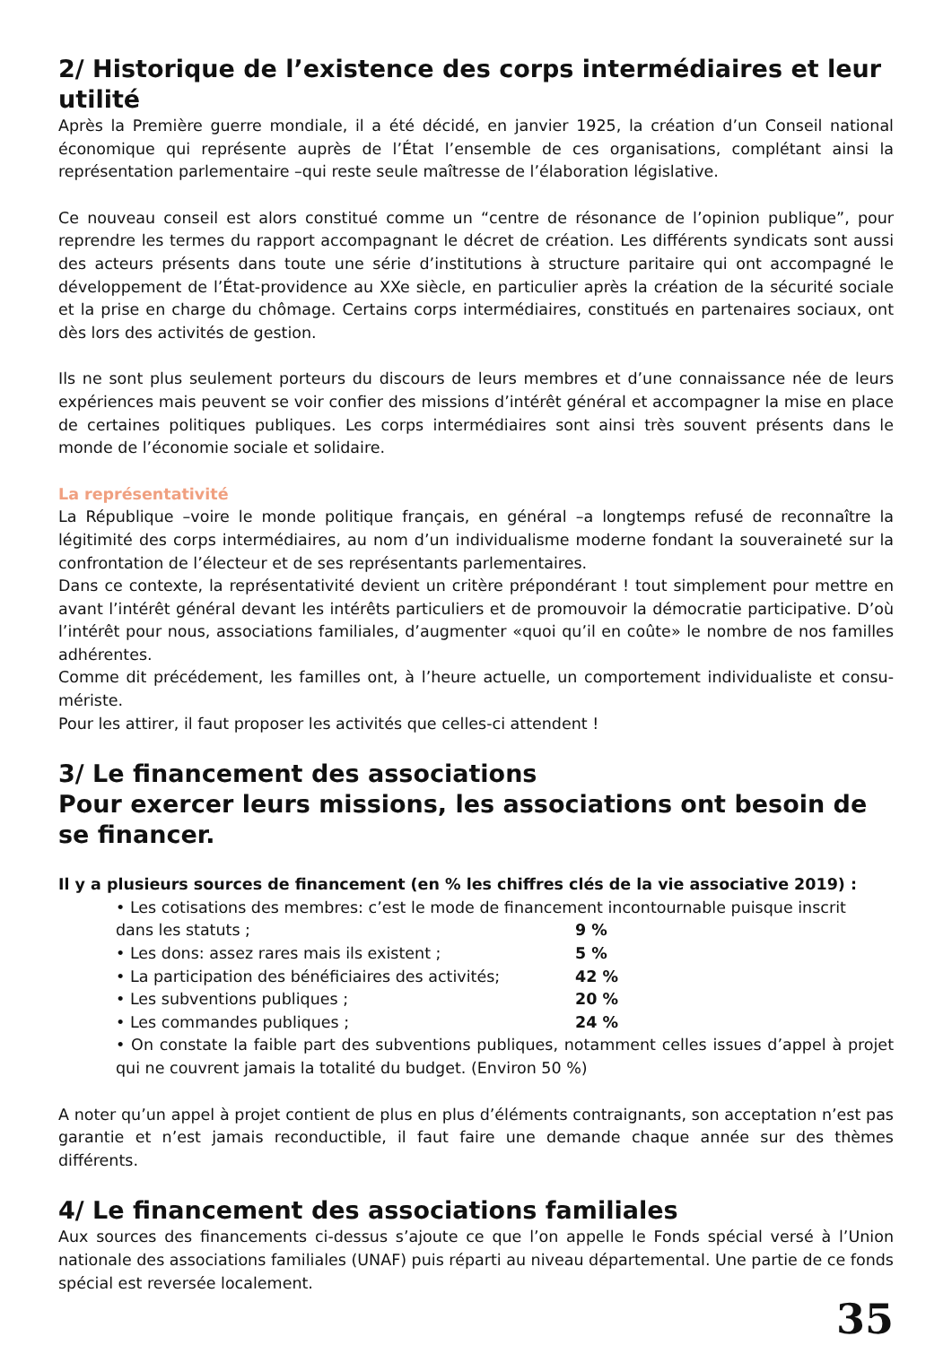2/ Historique de l’existence des corps intermédiaires et leur utilité
Après la Première guerre mondiale, il a été décidé, en janvier 1925, la création d’un Conseil national économique qui représente auprès de l’État l’ensemble de ces organisations, complétant ainsi la représentation parlementaire –qui reste seule maîtresse de l’élaboration législative.
Ce nouveau conseil est alors constitué comme un “centre de résonance de l’opinion publique”, pour reprendre les termes du rapport accompagnant le décret de création. Les différents syndicats sont aussi des acteurs présents dans toute une série d’institutions à structure paritaire qui ont accompagné le développement de l’État-providence au XXe siècle, en particulier après la création de la sécurité sociale et la prise en charge du chômage. Certains corps intermédiaires, constitués en partenaires sociaux, ont dès lors des activités de gestion.
Ils ne sont plus seulement porteurs du discours de leurs membres et d’une connaissance née de leurs expériences mais peuvent se voir confier des missions d’intérêt général et accompagner la mise en place de certaines politiques publiques. Les corps intermédiaires sont ainsi très souvent présents dans le monde de l’économie sociale et solidaire.
La représentativité
La République –voire le monde politique français, en général –a longtemps refusé de reconnaître la légitimité des corps intermédiaires, au nom d’un individualisme moderne fondant la souveraineté sur la confrontation de l’électeur et de ses représentants parlementaires.
Dans ce contexte, la représentativité devient un critère prépondérant ! tout simplement pour mettre en avant l’intérêt général devant les intérêts particuliers et de promouvoir la démocratie participative. D’où l’intérêt pour nous, associations familiales, d’augmenter «quoi qu’il en coûte» le nombre de nos familles adhérentes.
Comme dit précédement, les familles ont, à l’heure actuelle, un comportement individualiste et consu-mériste.
Pour les attirer, il faut proposer les activités que celles-ci attendent !
3/ Le financement des associations
Pour exercer leurs missions, les associations ont besoin de se financer.
Il y a plusieurs sources de financement (en % les chiffres clés de la vie associative 2019) :
• Les cotisations des membres: c’est le mode de financement incontournable puisque inscrit
dans les statuts ; 9 %
• Les dons: assez rares mais ils existent ; 5 %
• La participation des bénéficiaires des activités; 42 %
• Les subventions publiques ; 20 %
• Les commandes publiques ; 24 %
• On constate la faible part des subventions publiques, notamment celles issues d’appel à projet qui ne couvrent jamais la totalité du budget. (Environ 50 %)
A noter qu’un appel à projet contient de plus en plus d’éléments contraignants, son acceptation n’est pas garantie et n’est jamais reconductible, il faut faire une demande chaque année sur des thèmes différents.
4/ Le financement des associations familiales
Aux sources des financements ci-dessus s’ajoute ce que l’on appelle le Fonds spécial versé à l’Union nationale des associations familiales (UNAF) puis réparti au niveau départemental. Une partie de ce fonds spécial est reversée localement.
35